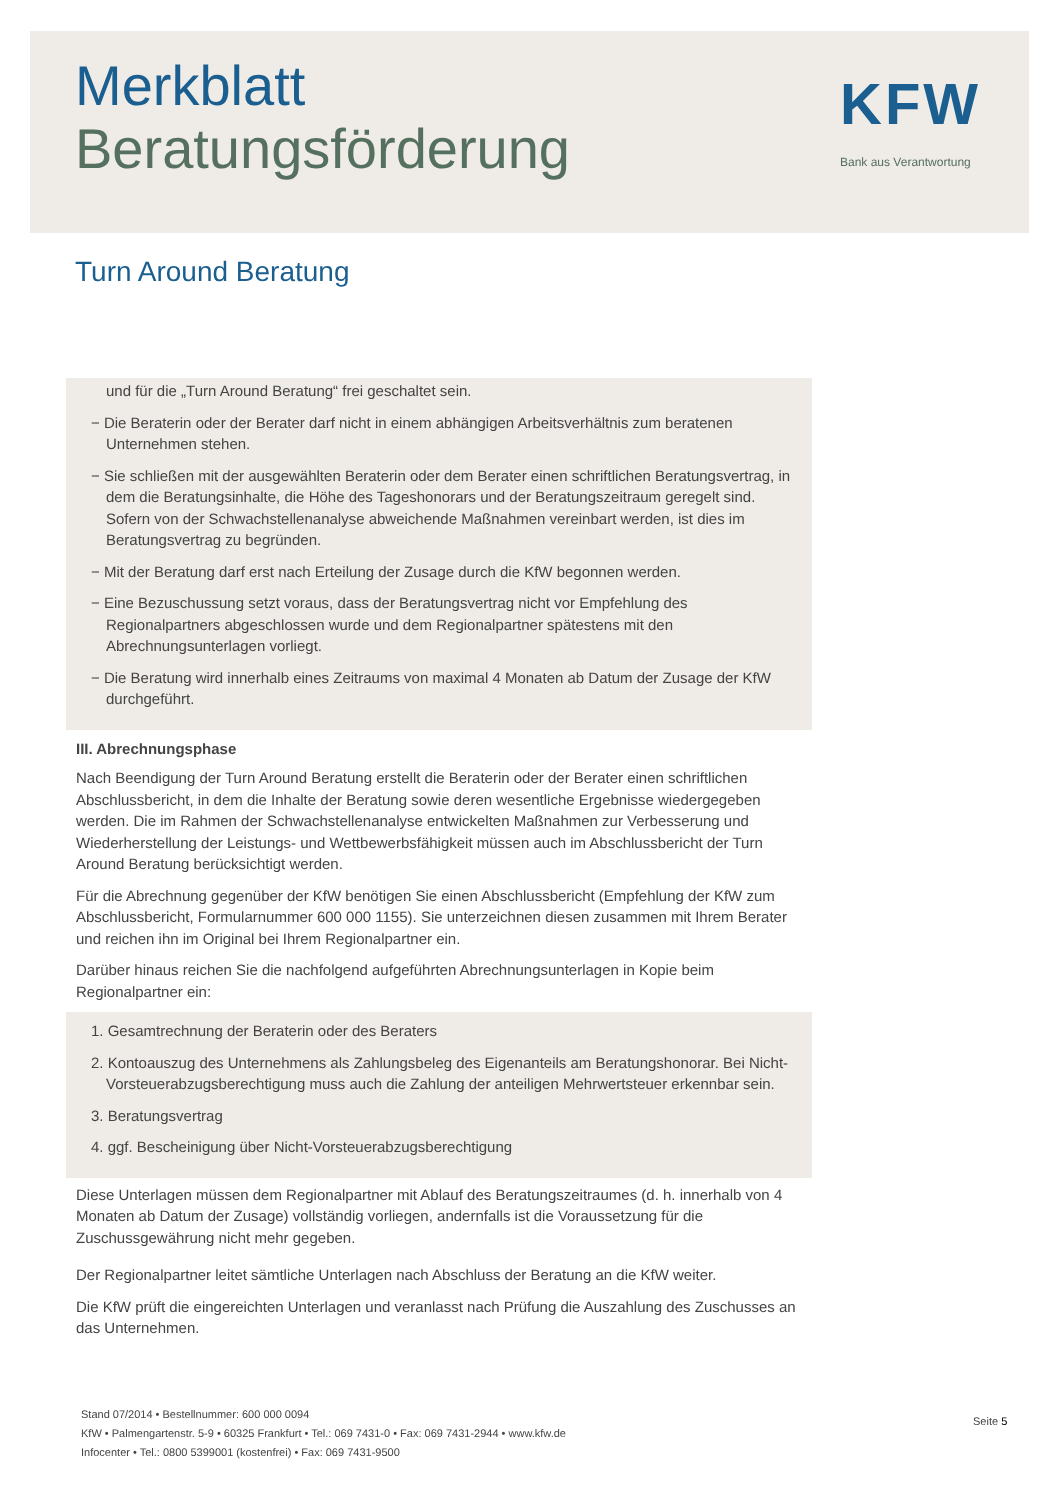Merkblatt
Beratungsförderung
KFW
Bank aus Verantwortung
Turn Around Beratung
und für die „Turn Around Beratung“ frei geschaltet sein.
− Die Beraterin oder der Berater darf nicht in einem abhängigen Arbeitsverhältnis zum beratenen Unternehmen stehen.
− Sie schließen mit der ausgewählten Beraterin oder dem Berater einen schriftlichen Beratungsvertrag, in dem die Beratungsinhalte, die Höhe des Tageshonorars und der Beratungszeitraum geregelt sind. Sofern von der Schwachstellenanalyse abweichende Maßnahmen vereinbart werden, ist dies im Beratungsvertrag zu begründen.
− Mit der Beratung darf erst nach Erteilung der Zusage durch die KfW begonnen werden.
− Eine Bezuschussung setzt voraus, dass der Beratungsvertrag nicht vor Empfehlung des Regionalpartners abgeschlossen wurde und dem Regionalpartner spätestens mit den Abrechnungsunterlagen vorliegt.
− Die Beratung wird innerhalb eines Zeitraums von maximal 4 Monaten ab Datum der Zusage der KfW durchgeführt.
III. Abrechnungsphase
Nach Beendigung der Turn Around Beratung erstellt die Beraterin oder der Berater einen schriftlichen Abschlussbericht, in dem die Inhalte der Beratung sowie deren wesentliche Ergebnisse wiedergegeben werden. Die im Rahmen der Schwachstellenanalyse entwickelten Maßnahmen zur Verbesserung und Wiederherstellung der Leistungs- und Wettbewerbsfähigkeit müssen auch im Abschlussbericht der Turn Around Beratung berücksichtigt werden.
Für die Abrechnung gegenüber der KfW benötigen Sie einen Abschlussbericht (Empfehlung der KfW zum Abschlussbericht, Formularnummer 600 000 1155). Sie unterzeichnen diesen zusammen mit Ihrem Berater und reichen ihn im Original bei Ihrem Regionalpartner ein.
Darüber hinaus reichen Sie die nachfolgend aufgeführten Abrechnungsunterlagen in Kopie beim Regionalpartner ein:
1. Gesamtrechnung der Beraterin oder des Beraters
2. Kontoauszug des Unternehmens als Zahlungsbeleg des Eigenanteils am Beratungshonorar. Bei Nicht-Vorsteuerabzugsberechtigung muss auch die Zahlung der anteiligen Mehrwertsteuer erkennbar sein.
3. Beratungsvertrag
4. ggf. Bescheinigung über Nicht-Vorsteuerabzugsberechtigung
Diese Unterlagen müssen dem Regionalpartner mit Ablauf des Beratungszeitraumes (d. h. innerhalb von 4 Monaten ab Datum der Zusage) vollständig vorliegen, andernfalls ist die Voraussetzung für die Zuschussgewährung nicht mehr gegeben.
Der Regionalpartner leitet sämtliche Unterlagen nach Abschluss der Beratung an die KfW weiter.
Die KfW prüft die eingereichten Unterlagen und veranlasst nach Prüfung die Auszahlung des Zuschusses an das Unternehmen.
Stand 07/2014 • Bestellnummer: 600 000 0094
KfW • Palmengartenstr. 5-9 • 60325 Frankfurt • Tel.: 069 7431-0 • Fax: 069 7431-2944 • www.kfw.de
Infocenter • Tel.: 0800 5399001 (kostenfrei) • Fax: 069 7431-9500
Seite 5